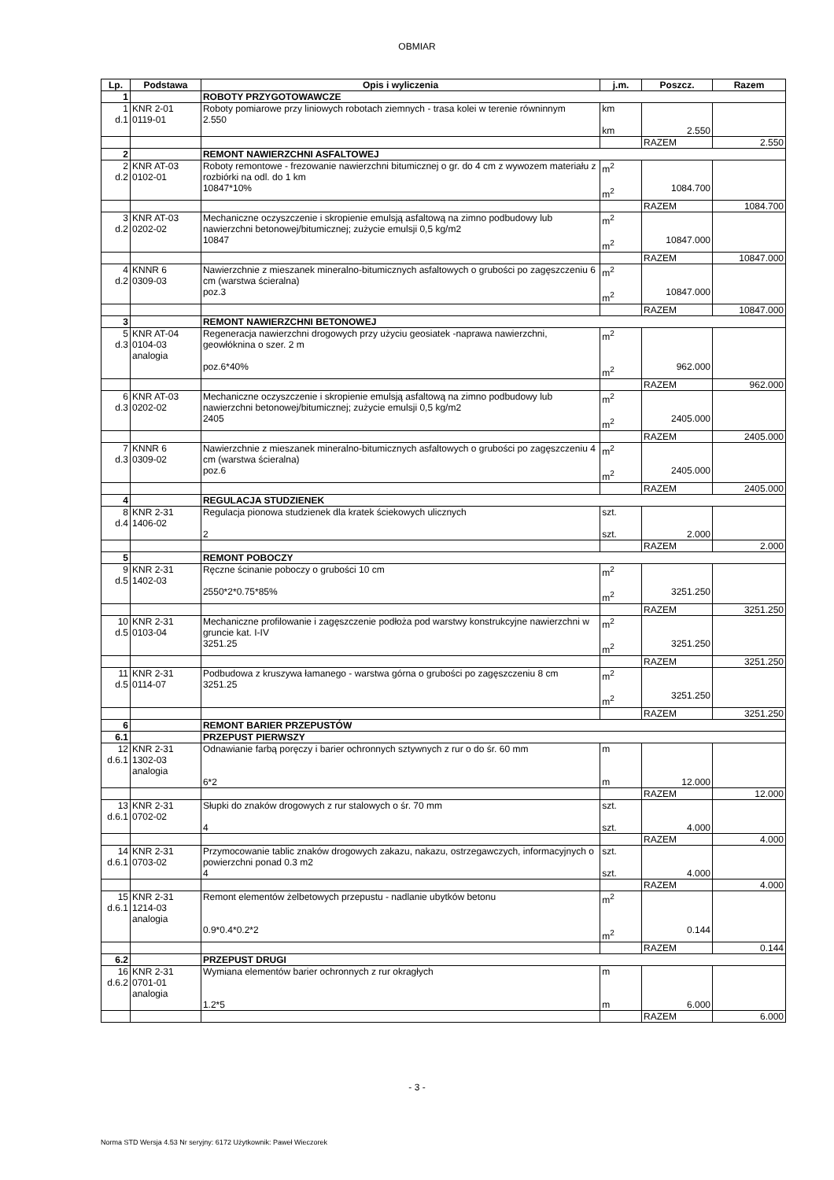OBMIAR
| Lp. | Podstawa | Opis i wyliczenia | j.m. | Poszcz. | Razem |
| --- | --- | --- | --- | --- | --- |
| 1 | | ROBOTY PRZYGOTOWAWCZE | | | |
| 1 d.1 | KNR 2-01 0119-01 | Roboty pomiarowe przy liniowych robotach ziemnych - trasa kolei w terenie równinnym 2.550 | km km | 2.550 | |
| | | | | RAZEM | 2.550 |
| 2 | | REMONT NAWIERZCHNI ASFALTOWEJ | | | |
| 2 d.2 | KNR AT-03 0102-01 | Roboty remontowe - frezowanie nawierzchni bitumicznej o gr. do 4 cm z wywozem materiału z rozbiórki na odl. do 1 km 10847*10% | m<sup>2</sup> m<sup>2</sup> | 1084.700 | |
| | | | | RAZEM | 1084.700 |
| 3 d.2 | KNR AT-03 0202-02 | Mechaniczne oczyszczenie i skropienie emulsją asfaltową na zimno podbudowy lub nawierzchni betonowej/bitumicznej; zużycie emulsji 0,5 kg/m2 10847 | m<sup>2</sup> m<sup>2</sup> | 10847.000 | |
| | | | | RAZEM | 10847.000 |
| 4 d.2 | KNNR 6 0309-03 | Nawierzchnie z mieszanek mineralno-bitumicznych asfaltowych o grubości po zagęszczeniu 6 cm (warstwa ścieralna) poz.3 | m<sup>2</sup> m<sup>2</sup> | 10847.000 | |
| | | | | RAZEM | 10847.000 |
| 3 | | REMONT NAWIERZCHNI BETONOWEJ | | | |
| 5 d.3 | KNR AT-04 0104-03 analogia | Regeneracja nawierzchni drogowych przy użyciu geosiatek -naprawa nawierzchni, geowłóknina o szer. 2 m poz.6*40% | m<sup>2</sup> m<sup>2</sup> | 962.000 | |
| | | | | RAZEM | 962.000 |
| 6 d.3 | KNR AT-03 0202-02 | Mechaniczne oczyszczenie i skropienie emulsją asfaltową na zimno podbudowy lub nawierzchni betonowej/bitumicznej; zużycie emulsji 0,5 kg/m2 2405 | m<sup>2</sup> m<sup>2</sup> | 2405.000 | |
| | | | | RAZEM | 2405.000 |
| 7 d.3 | KNNR 6 0309-02 | Nawierzchnie z mieszanek mineralno-bitumicznych asfaltowych o grubości po zagęszczeniu 4 cm (warstwa ścieralna) poz.6 | m<sup>2</sup> m<sup>2</sup> | 2405.000 | |
| | | | | RAZEM | 2405.000 |
| 4 | | REGULACJA STUDZIENEK | | | |
| 8 d.4 | KNR 2-31 1406-02 | Regulacja pionowa studzienek dla kratek ściekowych ulicznych 2 | szt. szt. | 2.000 | |
| | | | | RAZEM | 2.000 |
| 5 | | REMONT POBOCZY | | | |
| 9 d.5 | KNR 2-31 1402-03 | Ręczne ścinanie poboczy o grubości 10 cm 2550*2*0.75*85% | m<sup>2</sup> m<sup>2</sup> | 3251.250 | |
| | | | | RAZEM | 3251.250 |
| 10 d.5 | KNR 2-31 0103-04 | Mechaniczne profilowanie i zagęszczenie podłoża pod warstwy konstrukcyjne nawierzchni w gruncie kat. I-IV 3251.25 | m<sup>2</sup> m<sup>2</sup> | 3251.250 | |
| | | | | RAZEM | 3251.250 |
| 11 d.5 | KNR 2-31 0114-07 | Podbudowa z kruszywa łamanego - warstwa górna o grubości po zagęszczeniu 8 cm 3251.25 | m<sup>2</sup> m<sup>2</sup> | 3251.250 | |
| | | | | RAZEM | 3251.250 |
| 6 | | REMONT BARIER PRZEPUSTÓW | | | |
| 6.1 | | PRZEPUST PIERWSZY | | | |
| 12 d.6.1 | KNR 2-31 1302-03 analogia | Odnawianie farbą poręczy i barier ochronnych sztywnych z rur o do śr. 60 mm 6*2 | m m | 12.000 | |
| | | | | RAZEM | 12.000 |
| 13 d.6.1 | KNR 2-31 0702-02 | Słupki do znaków drogowych z rur stalowych o śr. 70 mm 4 | szt. szt. | 4.000 | |
| | | | | RAZEM | 4.000 |
| 14 d.6.1 | KNR 2-31 0703-02 | Przymocowanie tablic znaków drogowych zakazu, nakazu, ostrzegawczych, informacyjnych o powierzchni ponad 0.3 m2 4 | szt. szt. | 4.000 | |
| | | | | RAZEM | 4.000 |
| 15 d.6.1 | KNR 2-31 1214-03 analogia | Remont elementów żelbetowych przepustu - nadlanie ubytków betonu 0.9*0.4*0.2*2 | m<sup>2</sup> m<sup>2</sup> | 0.144 | |
| | | | | RAZEM | 0.144 |
| 6.2 | | PRZEPUST DRUGI | | | |
| 16 d.6.2 | KNR 2-31 0701-01 analogia | Wymiana elementów barier ochronnych z rur okragłych 1.2*5 | m m | 6.000 | |
| | | | | RAZEM | 6.000 |
- 3 -
Norma STD Wersja 4.53 Nr seryjny: 6172 Użytkownik: Paweł Wieczorek